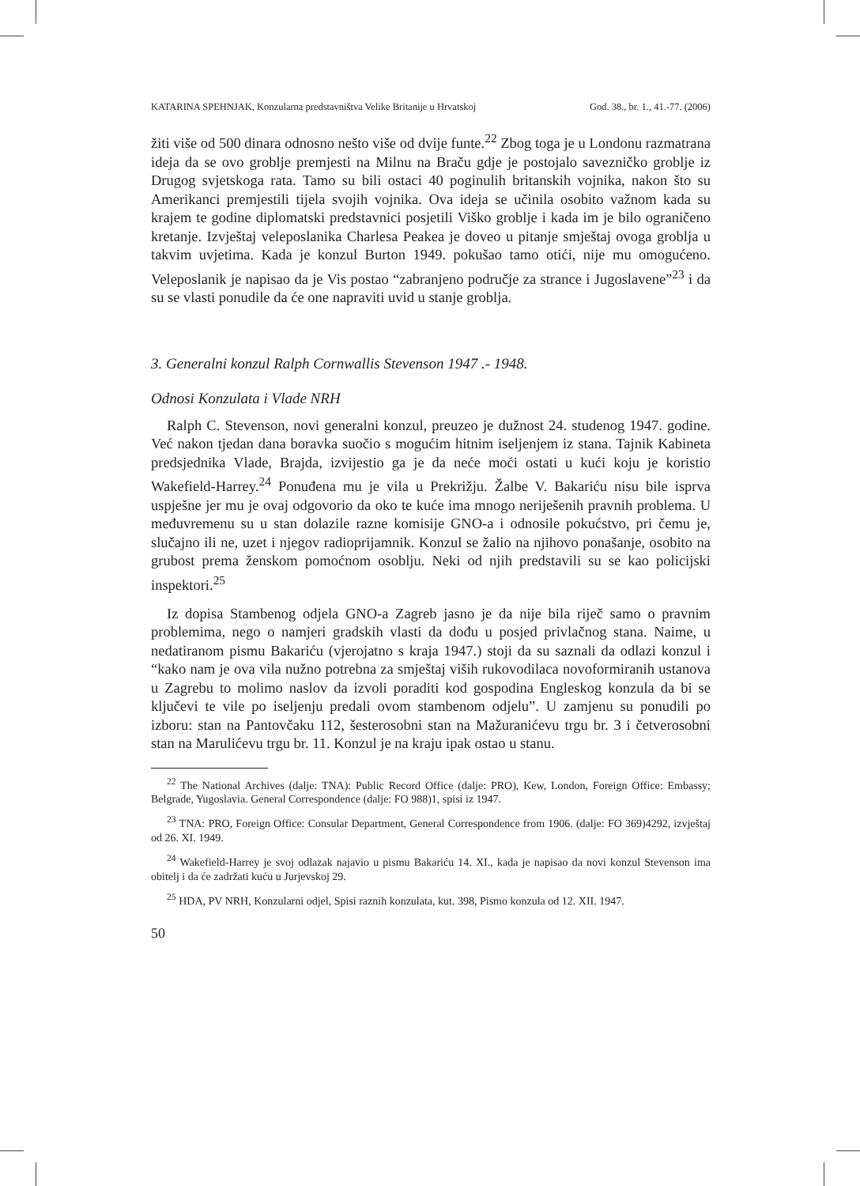KATARINA SPEHNJAK, Konzularna predstavništva Velike Britanije u Hrvatskoj God. 38., br. 1., 41.-77. (2006)
žiti više od 500 dinara odnosno nešto više od dvije funte.<sup>22</sup> Zbog toga je u Londonu razmatrana ideja da se ovo groblje premjesti na Milnu na Braču gdje je postojalo savezničko groblje iz Drugog svjetskoga rata. Tamo su bili ostaci 40 poginulih britanskih vojnika, nakon što su Amerikanci premjestili tijela svojih vojnika. Ova ideja se učinila osobito važnom kada su krajem te godine diplomatski predstavnici posjetili Viško groblje i kada im je bilo ograničeno kretanje. Izvještaj veleposlanika Charlesa Peakea je doveo u pitanje smještaj ovoga groblja u takvim uvjetima. Kada je konzul Burton 1949. pokušao tamo otići, nije mu omogućeno. Veleposlanik je napisao da je Vis postao “zabranjeno područje za strance i Jugoslavene”<sup>23</sup> i da su se vlasti ponudile da će one napraviti uvid u stanje groblja.
3. Generalni konzul Ralph Cornwallis Stevenson 1947 .- 1948.
Odnosi Konzulata i Vlade NRH
Ralph C. Stevenson, novi generalni konzul, preuzeo je dužnost 24. studenog 1947. godine. Već nakon tjedan dana boravka suočio s mogućim hitnim iseljenjem iz stana. Tajnik Kabineta predsjednika Vlade, Brajda, izvijestio ga je da neće moći ostati u kući koju je koristio Wakefield-Harrey.<sup>24</sup> Ponuđena mu je vila u Prekrižju. Žalbe V. Bakariću nisu bile isprva uspješne jer mu je ovaj odgovorio da oko te kuće ima mnogo neriješenih pravnih problema. U međuvremenu su u stan dolazile razne komisije GNO-a i odnosile pokućstvo, pri čemu je, slučajno ili ne, uzet i njegov radioprijamnik. Konzul se žalio na njihovo ponašanje, osobito na grubost prema ženskom pomoćnom osoblju. Neki od njih predstavili su se kao policijski inspektori.<sup>25</sup>
Iz dopisa Stambenog odjela GNO-a Zagreb jasno je da nije bila riječ samo o pravnim problemima, nego o namjeri gradskih vlasti da dođu u posjed privlačnog stana. Naime, u nedatiranom pismu Bakariću (vjerojatno s kraja 1947.) stoji da su saznali da odlazi konzul i “kako nam je ova vila nužno potrebna za smještaj viših rukovodilaca novoformiranih ustanova u Zagrebu to molimo naslov da izvoli poraditi kod gospodina Engleskog konzula da bi se ključevi te vile po iseljenju predali ovom stambenom odjelu”. U zamjenu su ponudili po izboru: stan na Pantovčaku 112, šesterosobni stan na Mažuranićevu trgu br. 3 i četverosobni stan na Marulićevu trgu br. 11. Konzul je na kraju ipak ostao u stanu.
<sup>22</sup> The National Archives (dalje: TNA): Public Record Office (dalje: PRO), Kew, London, Foreign Office: Embassy; Belgrade, Yugoslavia. General Correspondence (dalje: FO 988)1, spisi iz 1947.
<sup>23</sup> TNA: PRO, Foreign Office: Consular Department, General Correspondence from 1906. (dalje: FO 369)4292, izvještaj od 26. XI. 1949.
<sup>24</sup> Wakefield-Harrey je svoj odlazak najavio u pismu Bakariću 14. XI., kada je napisao da novi konzul Stevenson ima obitelj i da će zadržati kuću u Jurjevskoj 29.
<sup>25</sup> HDA, PV NRH, Konzularni odjel, Spisi raznih konzulata, kut. 398, Pismo konzula od 12. XII. 1947.
50